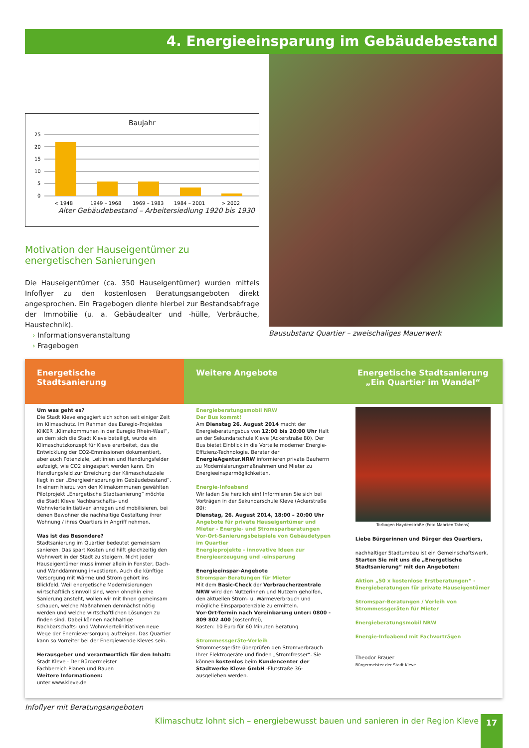4. Energieeinsparung im Gebäudebestand
Baujahr
25
20
15
10
5
0
< 1948
1949 – 1968
1969 – 1983
1984 – 2001
> 2002
Alter Gebäudebestand – Arbeitersiedlung 1920 bis 1930
Motivation der Hauseigentümer zu energetischen Sanierungen
Die Hauseigentümer (ca. 350 Hauseigentümer) wurden mittels Infoflyer zu den kostenlosen Beratungsangeboten direkt angesprochen. Ein Fragebogen diente hierbei zur Bestandsabfrage der Immobilie (u. a. Gebäudealter und -hülle, Verbräuche, Haustechnik).
› Informationsveranstaltung
› Fragebogen
Bausubstanz Quartier – zweischaliges Mauerwerk
Energetische
Stadtsanierung
Um was geht es?
Die Stadt Kleve engagiert sich schon seit einiger Zeit im Klimaschutz. Im Rahmen des Euregio-Projektes KliKER „Klimakommunen in der Euregio Rhein-Waal“, an dem sich die Stadt Kleve beteiligt, wurde ein Klimaschutzkonzept für Kleve erarbeitet, das die Entwicklung der CO2-Emmissionen dokumentiert, aber auch Potenziale, Leitlinien und Handlungsfelder aufzeigt, wie CO2 eingespart werden kann. Ein Handlungsfeld zur Erreichung der Klimaschutzziele liegt in der „Energieeinsparung im Gebäudebestand“. In einem hierzu von den Klimakommunen gewählten Pilotprojekt „Energetische Stadtsanierung“ möchte die Stadt Kleve Nachbarschafts- und Wohnviertelinitiativen anregen und mobilisieren, bei denen Bewohner die nachhaltige Gestaltung ihrer Wohnung / ihres Quartiers in Angriff nehmen.
Was ist das Besondere?
Stadtsanierung im Quartier bedeutet gemeinsam sanieren. Das spart Kosten und hilft gleichzeitig den Wohnwert in der Stadt zu steigern. Nicht jeder Hauseigentümer muss immer allein in Fenster, Dach- und Wanddämmung investieren. Auch die künftige Versorgung mit Wärme und Strom gehört ins Blickfeld. Weil energetische Modernisierungen wirtschaftlich sinnvoll sind, wenn ohnehin eine Sanierung ansteht, wollen wir mit Ihnen gemeinsam schauen, welche Maßnahmen demnächst nötig werden und welche wirtschaftlichen Lösungen zu finden sind. Dabei können nachhaltige Nachbarschafts- und Wohnviertelinitiativen neue Wege der Energieversorgung aufzeigen. Das Quartier kann so Vorreiter bei der Energiewende Kleves sein.
Herausgeber und verantwortlich für den Inhalt:
Stadt Kleve - Der Bürgermeister
Fachbereich Planen und Bauen
Weitere Informationen:
unter www.kleve.de
Weitere Angebote
Energieberatungsmobil NRW
Der Bus kommt!
Am Dienstag 26. August 2014 macht der Energieberatungsbus von 12:00 bis 20:00 Uhr Halt an der Sekundarschule Kleve (Ackerstraße 80). Der Bus bietet Einblick in die Vorteile moderner Energie-Effizienz-Technologie. Berater der EnergieAgentur.NRW informieren private Bauherrn zu Modernisierungsmaßnahmen und Mieter zu Energieeinsparmöglichkeiten.
Energie-Infoabend
Wir laden Sie herzlich ein! Informieren Sie sich bei Vorträgen in der Sekundarschule Kleve (Ackerstraße 80):
Dienstag, 26. August 2014, 18:00 – 20:00 Uhr
Angebote für private Hauseigentümer und Mieter - Energie- und Stromsparberatungen
Vor-Ort-Sanierungsbeispiele von Gebäudetypen im Quartier
Energieprojekte - innovative Ideen zur Energieerzeugung und -einsparung
Energieeinspar-Angebote
Stromspar-Beratungen für Mieter
Mit dem Basic-Check der Verbraucherzentrale NRW wird den Nutzerinnen und Nutzern geholfen, den aktuellen Strom- u. Wärmeverbrauch und mögliche Einsparpotenziale zu ermitteln.
Vor-Ort-Termin nach Vereinbarung unter: 0800 - 809 802 400 (kostenfrei),
Kosten: 10 Euro für 60 Minuten Beratung
Strommessgeräte-Verleih
Strommessgeräte überprüfen den Stromverbrauch Ihrer Elektrogeräte und finden „Stromfresser“. Sie können kostenlos beim Kundencenter der Stadtwerke Kleve GmbH -Flutstraße 36- ausgeliehen werden.
Energetische Stadtsanierung
„Ein Quartier im Wandel“
Torbogen Haydenstraße (Foto Maarten Takens)
Liebe Bürgerinnen und Bürger des Quartiers,
nachhaltiger Stadtumbau ist ein Gemeinschaftswerk. Starten Sie mit uns die „Energetische Stadtsanierung“ mit den Angeboten:
Aktion „50 x kostenlose Erstberatungen“ - Energieberatungen für private Hauseigentümer
Stromspar-Beratungen / Verleih von Strommessgeräten für Mieter
Energieberatungsmobil NRW
Energie-Infoabend mit Fachvorträgen
Theodor Brauer
Bürgermeister der Stadt Kleve
Infoflyer mit Beratungsangeboten
Klimaschutz lohnt sich – energiebewusst bauen und sanieren in der Region Kleve 17